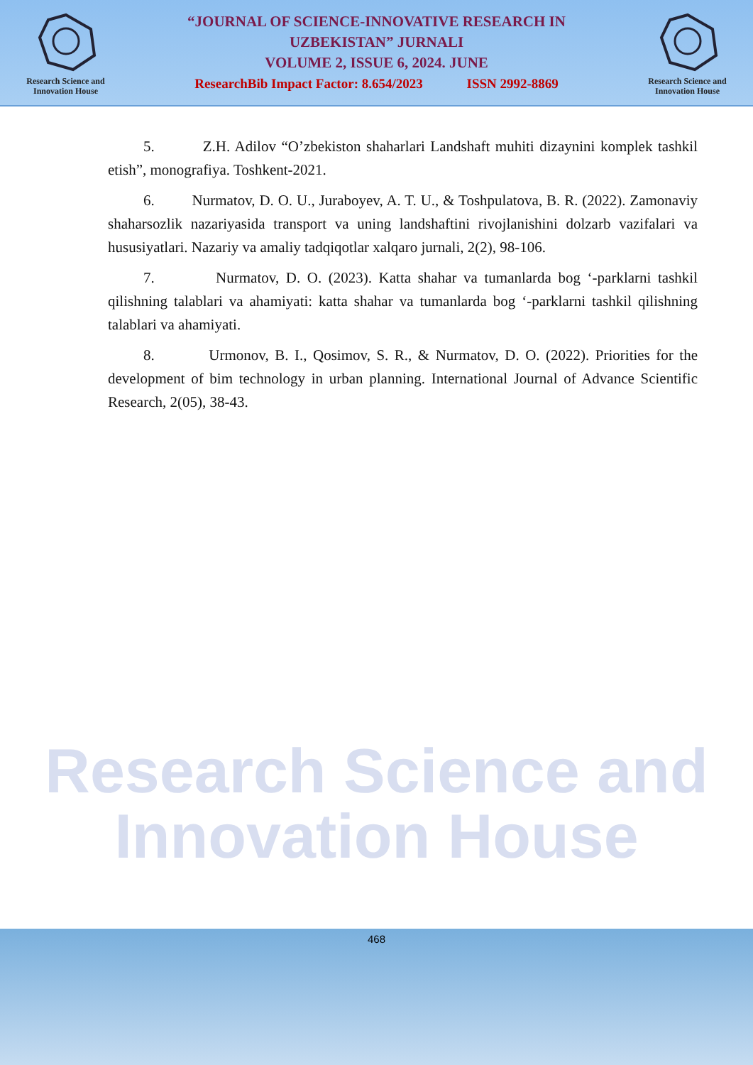Research Science and
Innovation House
“JOURNAL OF SCIENCE-INNOVATIVE RESEARCH IN
UZBEKISTAN” JURNALI
VOLUME 2, ISSUE 6, 2024. JUNE
ResearchBib Impact Factor: 8.654/2023 ISSN 2992-8869
Research Science and
Innovation House
Research Science and
Innovation House
5. Z.H. Adilov “O’zbekiston shaharlari Landshaft muhiti dizaynini komplek tashkil etish”, monografiya. Toshkent-2021.
6. Nurmatov, D. O. U., Juraboyev, A. T. U., & Toshpulatova, B. R. (2022). Zamonaviy shaharsozlik nazariyasida transport va uning landshaftini rivojlanishini dolzarb vazifalari va hususiyatlari. Nazariy va amaliy tadqiqotlar xalqaro jurnali, 2(2), 98-106.
7. Nurmatov, D. O. (2023). Katta shahar va tumanlarda bog ‘-parklarni tashkil qilishning talablari va ahamiyati: katta shahar va tumanlarda bog ‘-parklarni tashkil qilishning talablari va ahamiyati.
8. Urmonov, B. I., Qosimov, S. R., & Nurmatov, D. O. (2022). Priorities for the development of bim technology in urban planning. International Journal of Advance Scientific Research, 2(05), 38-43.
468